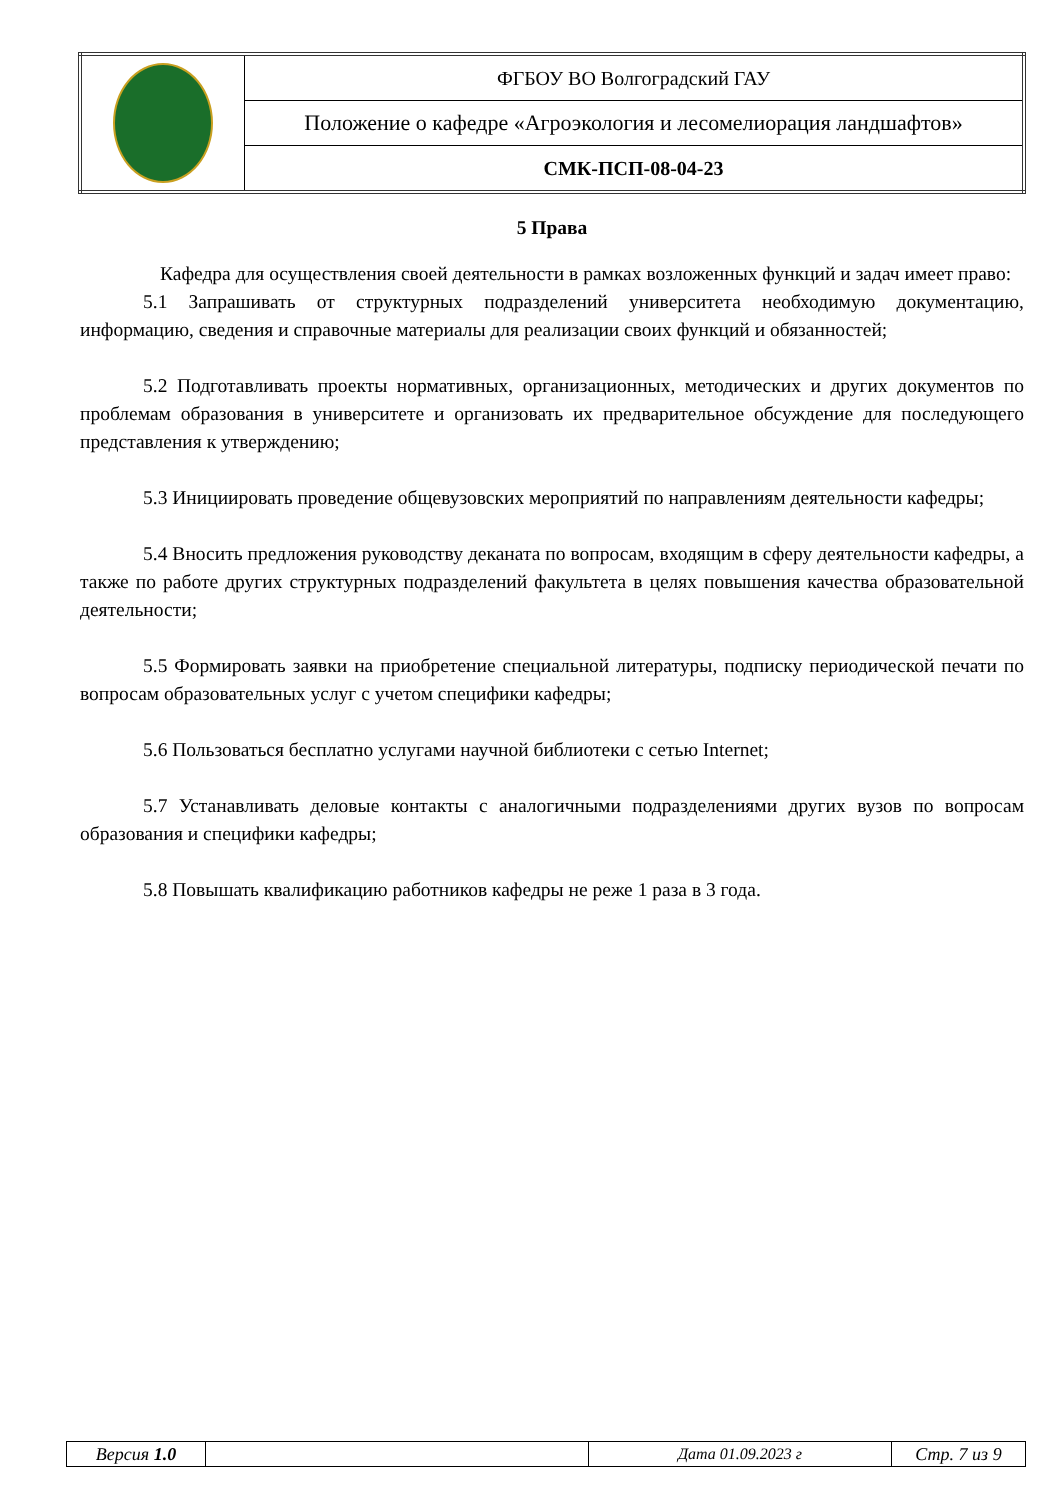| | ФГБОУ ВО Волгоградский ГАУ |
| | Положение о кафедре «Агроэкология и лесомелиорация ландшафтов» |
| | СМК-ПСП-08-04-23 |
5 Права
Кафедра для осуществления своей деятельности в рамках возложенных функций и задач имеет право:
5.1 Запрашивать от структурных подразделений университета необходимую документацию, информацию, сведения и справочные материалы для реализации своих функций и обязанностей;
5.2 Подготавливать проекты нормативных, организационных, методических и других документов по проблемам образования в университете и организовать их предварительное обсуждение для последующего представления к утверждению;
5.3 Инициировать проведение общевузовских мероприятий по направлениям деятельности кафедры;
5.4 Вносить предложения руководству деканата по вопросам, входящим в сферу деятельности кафедры, а также по работе других структурных подразделений факультета в целях повышения качества образовательной деятельности;
5.5 Формировать заявки на приобретение специальной литературы, подписку периодической печати по вопросам образовательных услуг с учетом специфики кафедры;
5.6 Пользоваться бесплатно услугами научной библиотеки с сетью Internet;
5.7 Устанавливать деловые контакты с аналогичными подразделениями других вузов по вопросам образования и специфики кафедры;
5.8 Повышать квалификацию работников кафедры не реже 1 раза в 3 года.
| Версия 1.0 | | Дата 01.09.2023 г | Стр. 7 из 9 |